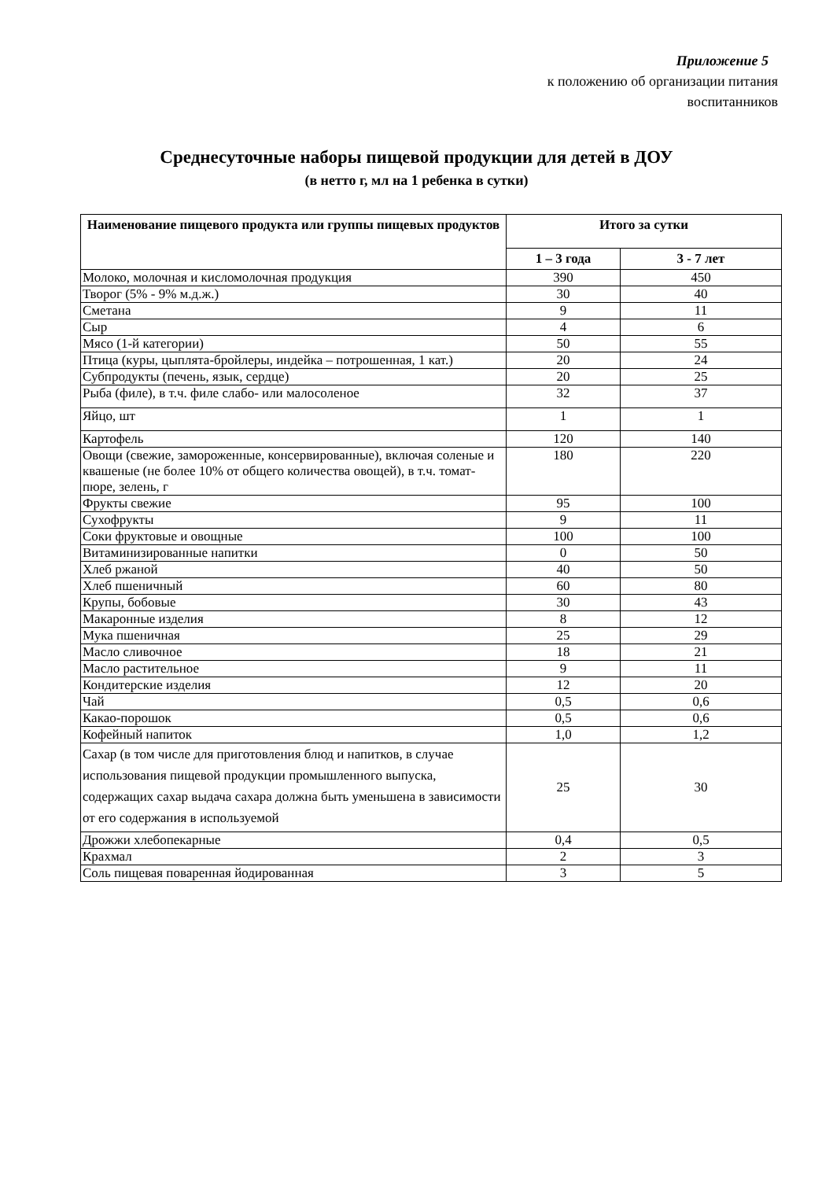Приложение 5
к положению об организации питания
воспитанников
Среднесуточные наборы пищевой продукции для детей в ДОУ
(в нетто г, мл на 1 ребенка в сутки)
| Наименование пищевого продукта или группы пищевых продуктов | Итого за сутки | |
| --- | --- | --- |
| | 1 – 3 года | 3 - 7 лет |
| Молоко, молочная и кисломолочная продукция | 390 | 450 |
| Творог (5% - 9% м.д.ж.) | 30 | 40 |
| Сметана | 9 | 11 |
| Сыр | 4 | 6 |
| Мясо (1-й категории) | 50 | 55 |
| Птица (куры, цыплята-бройлеры, индейка – потрошенная, 1 кат.) | 20 | 24 |
| Субпродукты (печень, язык, сердце) | 20 | 25 |
| Рыба (филе), в т.ч. филе слабо- или малосоленое | 32 | 37 |
| Яйцо, шт | 1 | 1 |
| Картофель | 120 | 140 |
| Овощи (свежие, замороженные, консервированные), включая соленые и квашеные (не более 10% от общего количества овощей), в т.ч. томат-пюре, зелень, г | 180 | 220 |
| Фрукты свежие | 95 | 100 |
| Сухофрукты | 9 | 11 |
| Соки фруктовые и овощные | 100 | 100 |
| Витаминизированные напитки | 0 | 50 |
| Хлеб ржаной | 40 | 50 |
| Хлеб пшеничный | 60 | 80 |
| Крупы, бобовые | 30 | 43 |
| Макаронные изделия | 8 | 12 |
| Мука пшеничная | 25 | 29 |
| Масло сливочное | 18 | 21 |
| Масло растительное | 9 | 11 |
| Кондитерские изделия | 12 | 20 |
| Чай | 0,5 | 0,6 |
| Какао-порошок | 0,5 | 0,6 |
| Кофейный напиток | 1,0 | 1,2 |
| Сахар (в том числе для приготовления блюд и напитков, в случае использования пищевой продукции промышленного выпуска, содержащих сахар выдача сахара должна быть уменьшена в зависимости от его содержания в используемой | 25 | 30 |
| Дрожжи хлебопекарные | 0,4 | 0,5 |
| Крахмал | 2 | 3 |
| Соль пищевая поваренная йодированная | 3 | 5 |